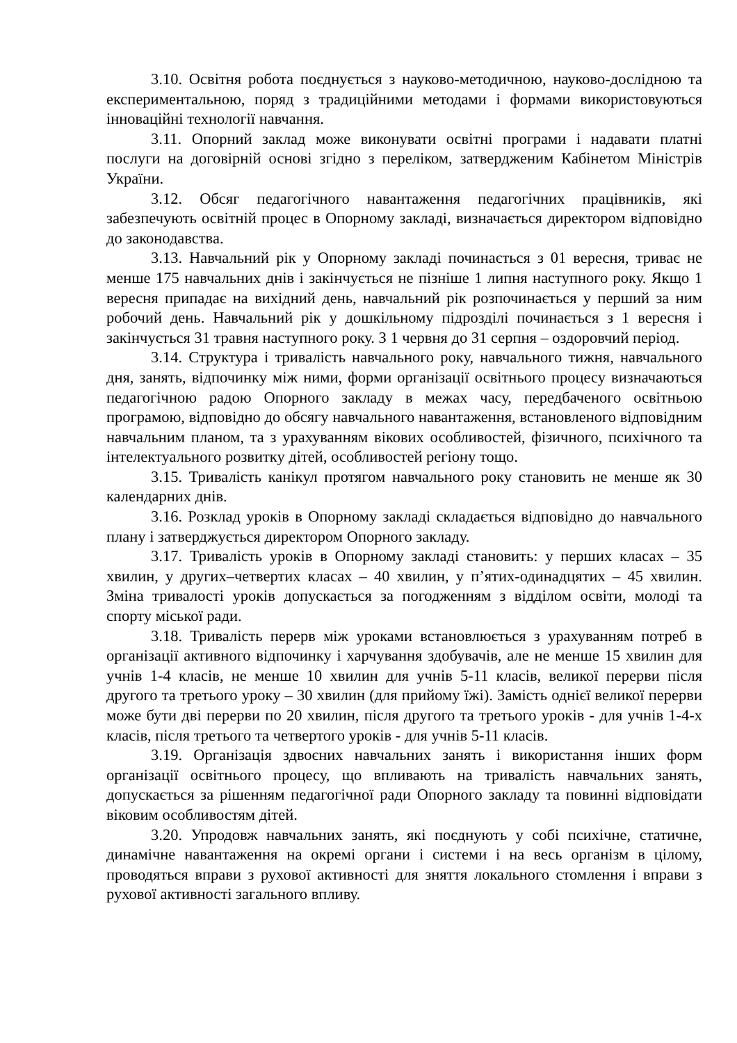3.10. Освітня робота поєднується з науково-методичною, науково-дослідною та експериментальною, поряд з традиційними методами і формами використовуються інноваційні технології навчання.
3.11. Опорний заклад може виконувати освітні програми і надавати платні послуги на договірній основі згідно з переліком, затвердженим Кабінетом Міністрів України.
3.12. Обсяг педагогічного навантаження педагогічних працівників, які забезпечують освітній процес в Опорному закладі, визначається директором відповідно до законодавства.
3.13. Навчальний рік у Опорному закладі починається з 01 вересня, триває не менше 175 навчальних днів і закінчується не пізніше 1 липня наступного року. Якщо 1 вересня припадає на вихідний день, навчальний рік розпочинається у перший за ним робочий день. Навчальний рік у дошкільному підрозділі починається з 1 вересня і закінчується 31 травня наступного року. З 1 червня до 31 серпня – оздоровчий період.
3.14. Структура і тривалість навчального року, навчального тижня, навчального дня, занять, відпочинку між ними, форми організації освітнього процесу визначаються педагогічною радою Опорного закладу в межах часу, передбаченого освітньою програмою, відповідно до обсягу навчального навантаження, встановленого відповідним навчальним планом, та з урахуванням вікових особливостей, фізичного, психічного та інтелектуального розвитку дітей, особливостей регіону тощо.
3.15. Тривалість канікул протягом навчального року становить не менше як 30 календарних днів.
3.16. Розклад уроків в Опорному закладі складається відповідно до навчального плану і затверджується директором Опорного закладу.
3.17. Тривалість уроків в Опорному закладі становить: у перших класах – 35 хвилин, у других–четвертих класах – 40 хвилин, у п’ятих-одинадцятих – 45 хвилин. Зміна тривалості уроків допускається за погодженням з відділом освіти, молоді та спорту міської ради.
3.18. Тривалість перерв між уроками встановлюється з урахуванням потреб в організації активного відпочинку і харчування здобувачів, але не менше 15 хвилин для учнів 1-4 класів, не менше 10 хвилин для учнів 5-11 класів, великої перерви після другого та третього уроку – 30 хвилин (для прийому їжі). Замість однієї великої перерви може бути дві перерви по 20 хвилин, після другого та третього уроків - для учнів 1-4-х класів, після третього та четвертого уроків - для учнів 5-11 класів.
3.19. Організація здвоєних навчальних занять і використання інших форм організації освітнього процесу, що впливають на тривалість навчальних занять, допускається за рішенням педагогічної ради Опорного закладу та повинні відповідати віковим особливостям дітей.
3.20. Упродовж навчальних занять, які поєднують у собі психічне, статичне, динамічне навантаження на окремі органи і системи і на весь організм в цілому, проводяться вправи з рухової активності для зняття локального стомлення і вправи з рухової активності загального впливу.